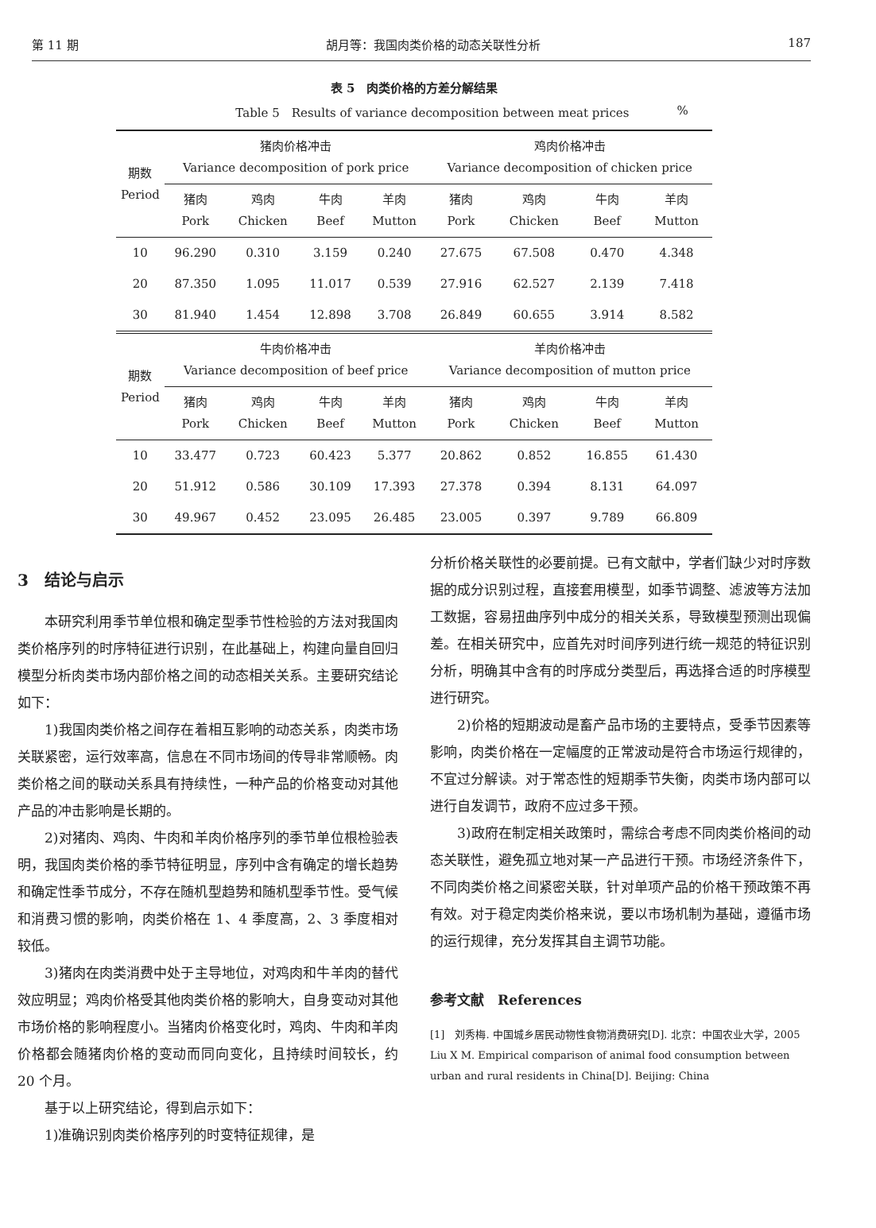第 11 期 胡月等：我国肉类价格的动态关联性分析 187
表 5　肉类价格的方差分解结果
Table 5　Results of variance decomposition between meat prices%
| 期数 Period | 猪肉价格冲击 Variance decomposition of pork price | | | | 鸡肉价格冲击 Variance decomposition of chicken price | | | |
| --- | --- | --- | --- | --- | --- | --- | --- | --- |
| | 猪肉 Pork | 鸡肉 Chicken | 牛肉 Beef | 羊肉 Mutton | 猪肉 Pork | 鸡肉 Chicken | 牛肉 Beef | 羊肉 Mutton |
| 10 | 96.290 | 0.310 | 3.159 | 0.240 | 27.675 | 67.508 | 0.470 | 4.348 |
| 20 | 87.350 | 1.095 | 11.017 | 0.539 | 27.916 | 62.527 | 2.139 | 7.418 |
| 30 | 81.940 | 1.454 | 12.898 | 3.708 | 26.849 | 60.655 | 3.914 | 8.582 |
| 期数 Period | 牛肉价格冲击 Variance decomposition of beef price | | | | 羊肉价格冲击 Variance decomposition of mutton price | | | |
| | 猪肉 Pork | 鸡肉 Chicken | 牛肉 Beef | 羊肉 Mutton | 猪肉 Pork | 鸡肉 Chicken | 牛肉 Beef | 羊肉 Mutton |
| 10 | 33.477 | 0.723 | 60.423 | 5.377 | 20.862 | 0.852 | 16.855 | 61.430 |
| 20 | 51.912 | 0.586 | 30.109 | 17.393 | 27.378 | 0.394 | 8.131 | 64.097 |
| 30 | 49.967 | 0.452 | 23.095 | 26.485 | 23.005 | 0.397 | 9.789 | 66.809 |
3　结论与启示
本研究利用季节单位根和确定型季节性检验的方法对我国肉类价格序列的时序特征进行识别，在此基础上，构建向量自回归模型分析肉类市场内部价格之间的动态相关关系。主要研究结论如下：
1)我国肉类价格之间存在着相互影响的动态关系，肉类市场关联紧密，运行效率高，信息在不同市场间的传导非常顺畅。肉类价格之间的联动关系具有持续性，一种产品的价格变动对其他产品的冲击影响是长期的。
2)对猪肉、鸡肉、牛肉和羊肉价格序列的季节单位根检验表明，我国肉类价格的季节特征明显，序列中含有确定的增长趋势和确定性季节成分，不存在随机型趋势和随机型季节性。受气候和消费习惯的影响，肉类价格在 1、4 季度高，2、3 季度相对较低。
3)猪肉在肉类消费中处于主导地位，对鸡肉和牛羊肉的替代效应明显；鸡肉价格受其他肉类价格的影响大，自身变动对其他市场价格的影响程度小。当猪肉价格变化时，鸡肉、牛肉和羊肉价格都会随猪肉价格的变动而同向变化，且持续时间较长，约 20 个月。
基于以上研究结论，得到启示如下：
1)准确识别肉类价格序列的时变特征规律，是
分析价格关联性的必要前提。已有文献中，学者们缺少对时序数据的成分识别过程，直接套用模型，如季节调整、滤波等方法加工数据，容易扭曲序列中成分的相关关系，导致模型预测出现偏差。在相关研究中，应首先对时间序列进行统一规范的特征识别分析，明确其中含有的时序成分类型后，再选择合适的时序模型进行研究。
2)价格的短期波动是畜产品市场的主要特点，受季节因素等影响，肉类价格在一定幅度的正常波动是符合市场运行规律的，不宜过分解读。对于常态性的短期季节失衡，肉类市场内部可以进行自发调节，政府不应过多干预。
3)政府在制定相关政策时，需综合考虑不同肉类价格间的动态关联性，避免孤立地对某一产品进行干预。市场经济条件下，不同肉类价格之间紧密关联，针对单项产品的价格干预政策不再有效。对于稳定肉类价格来说，要以市场机制为基础，遵循市场的运行规律，充分发挥其自主调节功能。
参考文献　References
[1]　刘秀梅. 中国城乡居民动物性食物消费研究[D]. 北京：中国农业大学，2005
Liu X M. Empirical comparison of animal food consumption between urban and rural residents in China[D]. Beijing: China